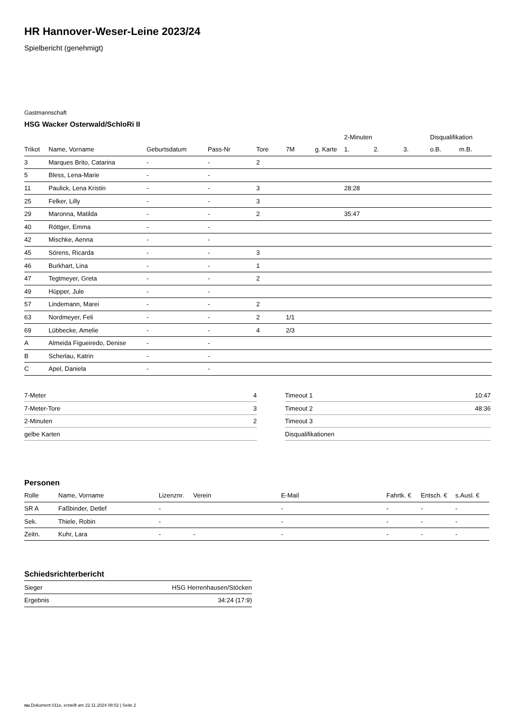HR Hannover-Weser-Leine 2023/24
Spielbericht (genehmigt)
Gastmannschaft
HSG Wacker Osterwald/SchloRi II
| | | | | | | | 2-Minuten | | | Disqualifikation | |
| Trikot | Name, Vorname | Geburtsdatum | Pass-Nr | Tore | 7M | g. Karte | 1. | 2. | 3. | o.B. | m.B. |
| 3 | Marques Brito, Catarina | - | - | 2 | | | | | | | |
| 5 | Bless, Lena-Marie | - | - | | | | | | | | |
| 11 | Paulick, Lena Kristin | - | - | 3 | | | 28:28 | | | | |
| 25 | Felker, Lilly | - | - | 3 | | | | | | | |
| 29 | Maronna, Matilda | - | - | 2 | | | 35:47 | | | | |
| 40 | Röttger, Emma | - | - | | | | | | | | |
| 42 | Mischke, Aenna | - | - | | | | | | | | |
| 45 | Sörens, Ricarda | - | - | 3 | | | | | | | |
| 46 | Burkhart, Lina | - | - | 1 | | | | | | | |
| 47 | Tegtmeyer, Greta | - | - | 2 | | | | | | | |
| 49 | Hüpper, Jule | - | - | | | | | | | | |
| 57 | Lindemann, Marei | - | - | 2 | | | | | | | |
| 63 | Nordmeyer, Feli | - | - | 2 | 1/1 | | | | | | |
| 69 | Lübbecke, Amelie | - | - | 4 | 2/3 | | | | | | |
| A | Almeida Figueiredo, Denise | - | - | | | | | | | | |
| B | Scherlau, Katrin | - | - | | | | | | | | |
| C | Apel, Daniela | - | - | | | | | | | | |
| 7-Meter | 4 |
| 7-Meter-Tore | 3 |
| 2-Minuten | 2 |
| gelbe Karten | |
| Timeout 1 | 10:47 |
| Timeout 2 | 48:36 |
| Timeout 3 | |
| Disqualifikationen | |
Personen
| Rolle | Name, Vorname | Lizenznr. | Verein | E-Mail | Fahrtk. € | Entsch. € | s.Ausl. € |
| --- | --- | --- | --- | --- | --- | --- | --- |
| SR A | Faßbinder, Detlef | - | | - | - | - | - |
| Sek. | Thiele, Robin | - | | - | - | - | - |
| Zeitn. | Kuhr, Lara | - | - | - | - | - | - |
Schiedsrichterbericht
| Sieger | HSG Herrenhausen/Stöcken |
| Ergebnis | 34:24 (17:9) |
nu.Dokument 011e, erstellt am 22.11.2024 08:02 | Seite 2